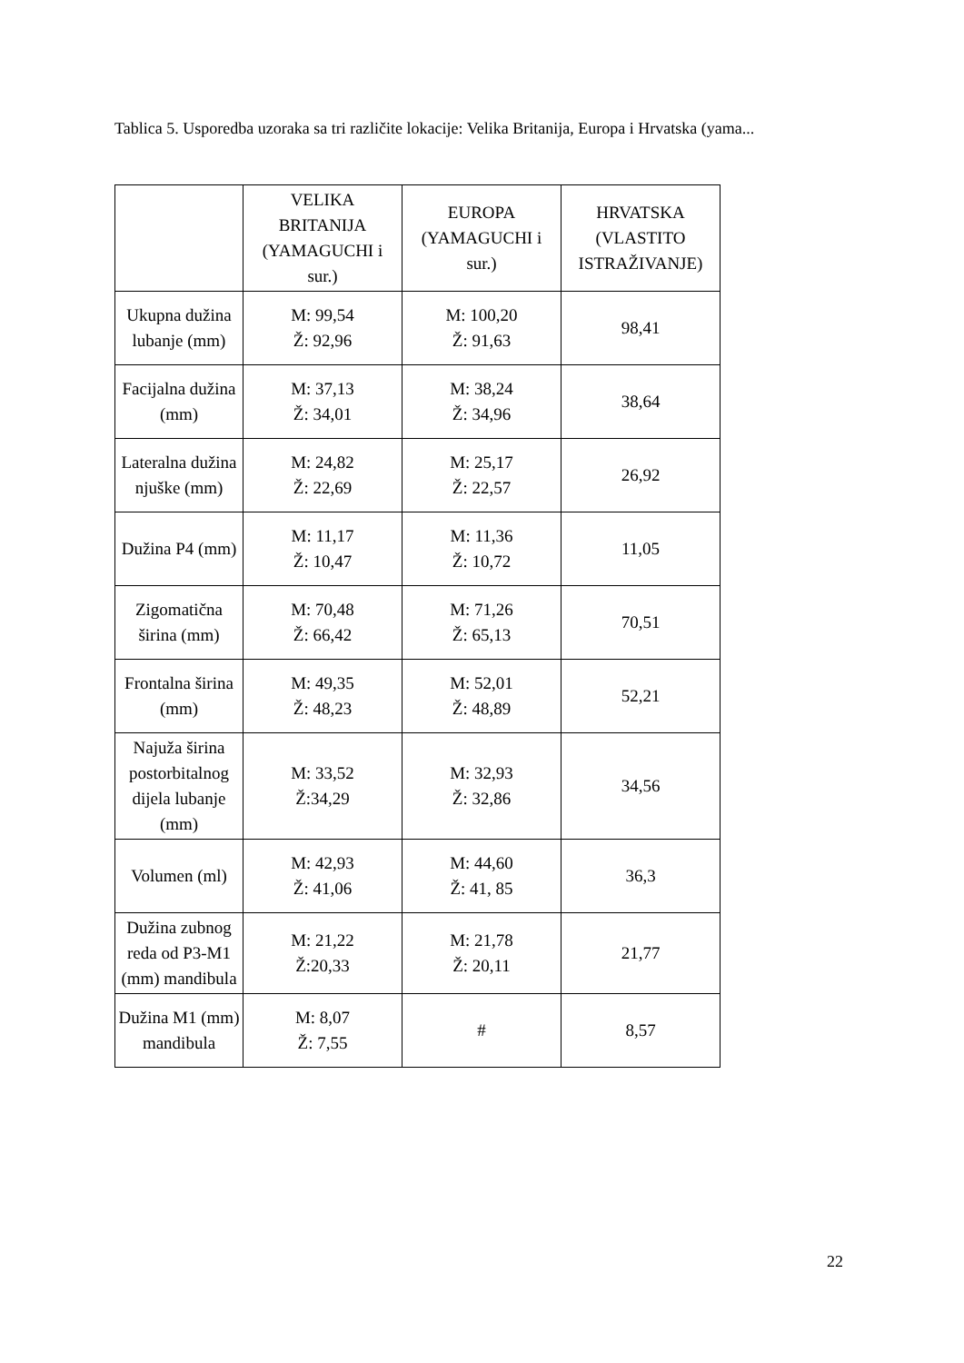Tablica 5. Usporedba uzoraka sa tri različite lokacije: Velika Britanija, Europa i Hrvatska (yama...
| | VELIKA BRITANIJA (YAMAGUCHI i sur.) | EUROPA (YAMAGUCHI i sur.) | HRVATSKA (VLASTITO ISTRAŽIVANJE) |
| --- | --- | --- | --- |
| Ukupna dužina lubanje (mm) | M: 99,54 Ž: 92,96 | M: 100,20 Ž: 91,63 | 98,41 |
| Facijalna dužina (mm) | M: 37,13 Ž: 34,01 | M: 38,24 Ž: 34,96 | 38,64 |
| Lateralna dužina njuške (mm) | M: 24,82 Ž: 22,69 | M: 25,17 Ž: 22,57 | 26,92 |
| Dužina P4 (mm) | M: 11,17 Ž: 10,47 | M: 11,36 Ž: 10,72 | 11,05 |
| Zigomatična širina (mm) | M: 70,48 Ž: 66,42 | M: 71,26 Ž: 65,13 | 70,51 |
| Frontalna širina (mm) | M: 49,35 Ž: 48,23 | M: 52,01 Ž: 48,89 | 52,21 |
| Najuža širina postorbitalnog dijela lubanje (mm) | M: 33,52 Ž:34,29 | M: 32,93 Ž: 32,86 | 34,56 |
| Volumen (ml) | M: 42,93 Ž: 41,06 | M: 44,60 Ž: 41, 85 | 36,3 |
| Dužina zubnog reda od P3-M1 (mm) mandibula | M: 21,22 Ž:20,33 | M: 21,78 Ž: 20,11 | 21,77 |
| Dužina M1 (mm) mandibula | M: 8,07 Ž: 7,55 | # | 8,57 |
22